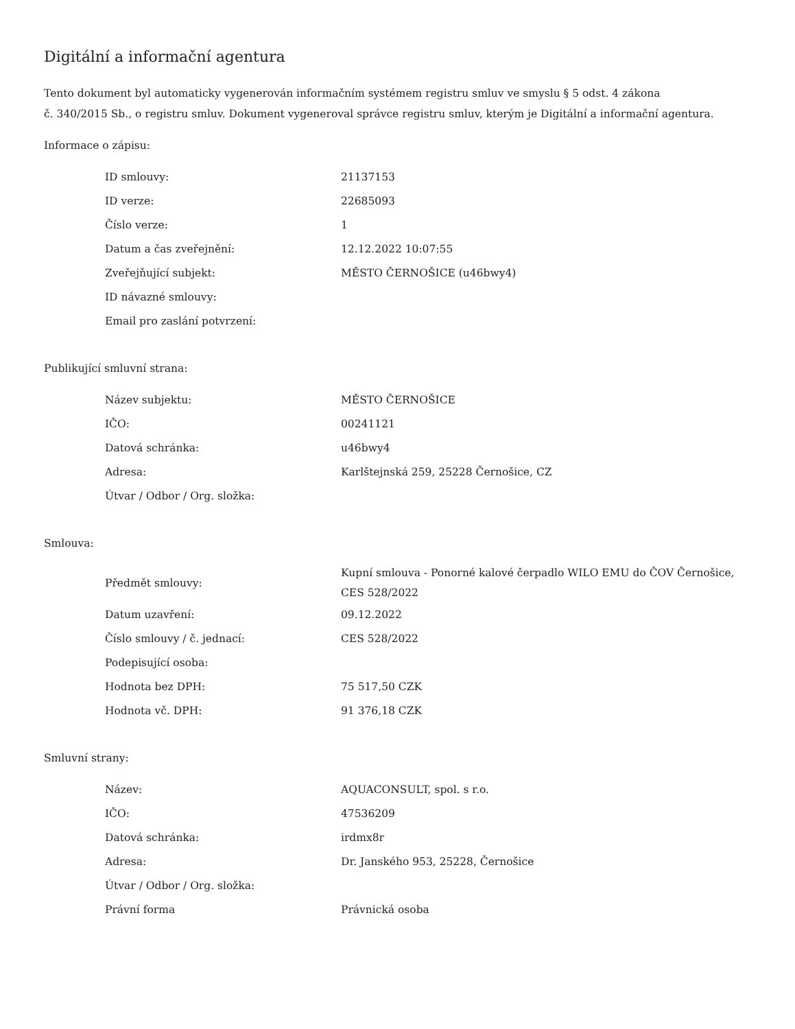Digitální a informační agentura
Tento dokument byl automaticky vygenerován informačním systémem registru smluv ve smyslu § 5 odst. 4 zákona
č. 340/2015 Sb., o registru smluv. Dokument vygeneroval správce registru smluv, kterým je Digitální a informační agentura.
Informace o zápisu:
| ID smlouvy: | 21137153 |
| ID verze: | 22685093 |
| Číslo verze: | 1 |
| Datum a čas zveřejnění: | 12.12.2022 10:07:55 |
| Zveřejňující subjekt: | MĚSTO ČERNOŠICE (u46bwy4) |
| ID návazné smlouvy: | |
| Email pro zaslání potvrzení: | |
Publikující smluvní strana:
| Název subjektu: | MĚSTO ČERNOŠICE |
| IČO: | 00241121 |
| Datová schránka: | u46bwy4 |
| Adresa: | Karlštejnská 259, 25228 Černošice, CZ |
| Útvar / Odbor / Org. složka: | |
Smlouva:
| Předmět smlouvy: | Kupní smlouva - Ponorné kalové čerpadlo WILO EMU do ČOV Černošice, CES 528/2022 |
| Datum uzavření: | 09.12.2022 |
| Číslo smlouvy / č. jednací: | CES 528/2022 |
| Podepisující osoba: | |
| Hodnota bez DPH: | 75 517,50 CZK |
| Hodnota vč. DPH: | 91 376,18 CZK |
Smluvní strany:
| Název: | AQUACONSULT, spol. s r.o. |
| IČO: | 47536209 |
| Datová schránka: | irdmx8r |
| Adresa: | Dr. Janského 953, 25228, Černošice |
| Útvar / Odbor / Org. složka: | |
| Právní forma | Právnická osoba |